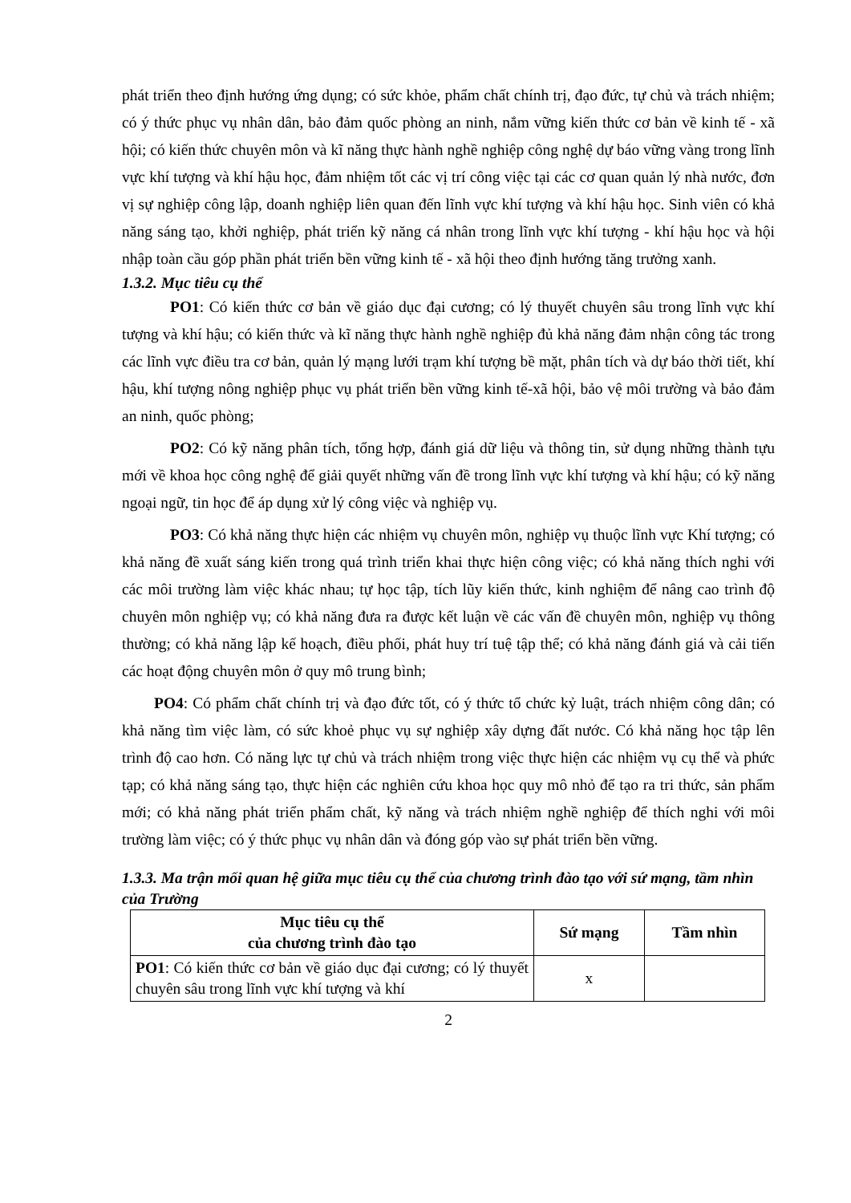phát triển theo định hướng ứng dụng; có sức khỏe, phẩm chất chính trị, đạo đức, tự chủ và trách nhiệm; có ý thức phục vụ nhân dân, bảo đảm quốc phòng an ninh, nắm vững kiến thức cơ bản về kinh tế - xã hội; có kiến thức chuyên môn và kĩ năng thực hành nghề nghiệp công nghệ dự báo vững vàng trong lĩnh vực khí tượng và khí hậu học, đảm nhiệm tốt các vị trí công việc tại các cơ quan quản lý nhà nước, đơn vị sự nghiệp công lập, doanh nghiệp liên quan đến lĩnh vực khí tượng và khí hậu học. Sinh viên có khả năng sáng tạo, khởi nghiệp, phát triển kỹ năng cá nhân trong lĩnh vực khí tượng - khí hậu học và hội nhập toàn cầu góp phần phát triển bền vững kinh tế - xã hội theo định hướng tăng trưởng xanh.
1.3.2. Mục tiêu cụ thể
PO1: Có kiến thức cơ bản về giáo dục đại cương; có lý thuyết chuyên sâu trong lĩnh vực khí tượng và khí hậu; có kiến thức và kĩ năng thực hành nghề nghiệp đủ khả năng đảm nhận công tác trong các lĩnh vực điều tra cơ bản, quản lý mạng lưới trạm khí tượng bề mặt, phân tích và dự báo thời tiết, khí hậu, khí tượng nông nghiệp phục vụ phát triển bền vững kinh tế-xã hội, bảo vệ môi trường và bảo đảm an ninh, quốc phòng;
PO2: Có kỹ năng phân tích, tổng hợp, đánh giá dữ liệu và thông tin, sử dụng những thành tựu mới về khoa học công nghệ để giải quyết những vấn đề trong lĩnh vực khí tượng và khí hậu; có kỹ năng ngoại ngữ, tin học để áp dụng xử lý công việc và nghiệp vụ.
PO3: Có khả năng thực hiện các nhiệm vụ chuyên môn, nghiệp vụ thuộc lĩnh vực Khí tượng; có khả năng đề xuất sáng kiến trong quá trình triển khai thực hiện công việc; có khả năng thích nghi với các môi trường làm việc khác nhau; tự học tập, tích lũy kiến thức, kinh nghiệm để nâng cao trình độ chuyên môn nghiệp vụ; có khả năng đưa ra được kết luận về các vấn đề chuyên môn, nghiệp vụ thông thường; có khả năng lập kế hoạch, điều phối, phát huy trí tuệ tập thể; có khả năng đánh giá và cải tiến các hoạt động chuyên môn ở quy mô trung bình;
PO4: Có phẩm chất chính trị và đạo đức tốt, có ý thức tổ chức kỷ luật, trách nhiệm công dân; có khả năng tìm việc làm, có sức khoẻ phục vụ sự nghiệp xây dựng đất nước. Có khả năng học tập lên trình độ cao hơn. Có năng lực tự chủ và trách nhiệm trong việc thực hiện các nhiệm vụ cụ thể và phức tạp; có khả năng sáng tạo, thực hiện các nghiên cứu khoa học quy mô nhỏ để tạo ra tri thức, sản phẩm mới; có khả năng phát triển phẩm chất, kỹ năng và trách nhiệm nghề nghiệp để thích nghi với môi trường làm việc; có ý thức phục vụ nhân dân và đóng góp vào sự phát triển bền vững.
1.3.3. Ma trận mối quan hệ giữa mục tiêu cụ thể của chương trình đào tạo với sứ mạng, tầm nhìn của Trường
| Mục tiêu cụ thể của chương trình đào tạo | Sứ mạng | Tầm nhìn |
| --- | --- | --- |
| PO1 : Có kiến thức cơ bản về giáo dục đại cương; có lý thuyết chuyên sâu trong lĩnh vực khí tượng và khí | x | |
2